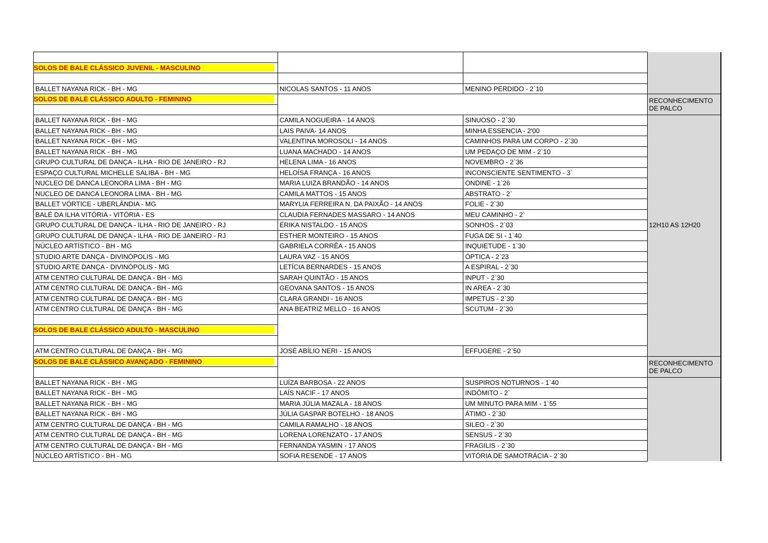| SOLOS DE BALE CLÁSSICO JUVENIL - MASCULINO | | | |
| BALLET NAYANA RICK - BH - MG | NICOLAS SANTOS - 11 ANOS | MENINO PERDIDO - 2`10 | |
| SOLOS DE BALE CLÁSSICO ADULTO - FEMININO | | | RECONHECIMENTO DE PALCO |
| BALLET NAYANA RICK - BH - MG | CAMILA NOGUEIRA - 14 ANOS | SINUOSO - 2`30 | |
| BALLET NAYANA RICK - BH - MG | LAIS PAIVA- 14 ANOS | MINHA ESSENCIA - 2'00 | |
| BALLET NAYANA RICK - BH - MG | VALENTINA MOROSOLI - 14 ANOS | CAMINHOS PARA UM CORPO - 2`30 | |
| BALLET NAYANA RICK - BH - MG | LUANA MACHADO - 14 ANOS | UM PEDAÇO DE MIM - 2`10 | |
| GRUPO CULTURAL DE DANÇA - ILHA - RIO DE JANEIRO - RJ | HELENA LIMA - 16 ANOS | NOVEMBRO - 2`36 | |
| ESPAÇO CULTURAL MICHELLE SALIBA - BH - MG | HELOÍSA FRANÇA - 16 ANOS | INCONSCIENTE SENTIMENTO - 3` | |
| NUCLEO DE DANCA LEONORA LIMA - BH - MG | MARIA LUIZA BRANDÃO - 14 ANOS | ONDINE - 1`26 | |
| NUCLEO DE DANCA LEONORA LIMA - BH - MG | CAMILA MATTOS - 15 ANOS | ABSTRATO - 2` | |
| BALLET VÓRTICE - UBERLÂNDIA - MG | MARYLIA FERREIRA N. DA PAIXÃO - 14 ANOS | FOLIE - 2`30 | |
| BALÉ DA ILHA VITÓRIA - VITÓRIA - ES | CLAUDIA FERNADES MASSARO - 14 ANOS | MEU CAMINHO - 2` | |
| GRUPO CULTURAL DE DANÇA - ILHA - RIO DE JANEIRO - RJ | ÉRIKA NISTALDO - 15 ANOS | SONHOS - 2`03 | 12H10 AS 12H20 |
| GRUPO CULTURAL DE DANÇA - ILHA - RIO DE JANEIRO - RJ | ESTHER MONTEIRO - 15 ANOS | FUGA DE SI - 1`40 | |
| NÚCLEO ARTÍSTICO - BH - MG | GABRIELA CORRÊA - 15 ANOS | INQUIETUDE - 1`30 | |
| STUDIO ARTE DANÇA - DIVINÓPOLIS - MG | LAURA VAZ - 15 ANOS | ÓPTICA - 2`23 | |
| STUDIO ARTE DANÇA - DIVINÓPOLIS - MG | LETÍCIA BERNARDES - 15 ANOS | A ESPIRAL - 2`30 | |
| ATM CENTRO CULTURAL DE DANÇA - BH - MG | SARAH QUINTÃO - 15 ANOS | INPUT - 2`30 | |
| ATM CENTRO CULTURAL DE DANÇA - BH - MG | GEOVANA SANTOS - 15 ANOS | IN AREA - 2`30 | |
| ATM CENTRO CULTURAL DE DANÇA - BH - MG | CLARA GRANDI - 16 ANOS | IMPETUS - 2`30 | |
| ATM CENTRO CULTURAL DE DANÇA - BH - MG | ANA BEATRIZ MELLO - 16 ANOS | SCUTUM - 2`30 | |
| SOLOS DE BALE CLÁSSICO ADULTO - MASCULINO | | | |
| ATM CENTRO CULTURAL DE DANÇA - BH - MG | JOSÉ ABÍLIO NERI - 15 ANOS | EFFUGERE - 2`50 | |
| SOLOS DE BALE CLÁSSICO AVANÇADO - FEMININO | | | RECONHECIMENTO DE PALCO |
| BALLET NAYANA RICK - BH - MG | LUÍZA BARBOSA - 22 ANOS | SUSPIROS NOTURNOS - 1`40 | |
| BALLET NAYANA RICK - BH - MG | LAÍS NACIF - 17 ANOS | INDÔMITO - 2` | |
| BALLET NAYANA RICK - BH - MG | MARIA JÚLIA MAZALA - 18 ANOS | UM MINUTO PARA MIM - 1`55 | |
| BALLET NAYANA RICK - BH - MG | JÚLIA GASPAR BOTELHO - 18 ANOS | ÁTIMO - 2`30 | |
| ATM CENTRO CULTURAL DE DANÇA - BH - MG | CAMILA RAMALHO - 18 ANOS | SILEO - 2`30 | |
| ATM CENTRO CULTURAL DE DANÇA - BH - MG | LORENA LORENZATO - 17 ANOS | SENSUS - 2`30 | |
| ATM CENTRO CULTURAL DE DANÇA - BH - MG | FERNANDA YASMIN - 17 ANOS | FRAGILIS - 2`30 | |
| NÚCLEO ARTÍSTICO - BH - MG | SOFIA RESENDE - 17 ANOS | VITÓRIA DE SAMOTRÁCIA - 2`30 | |